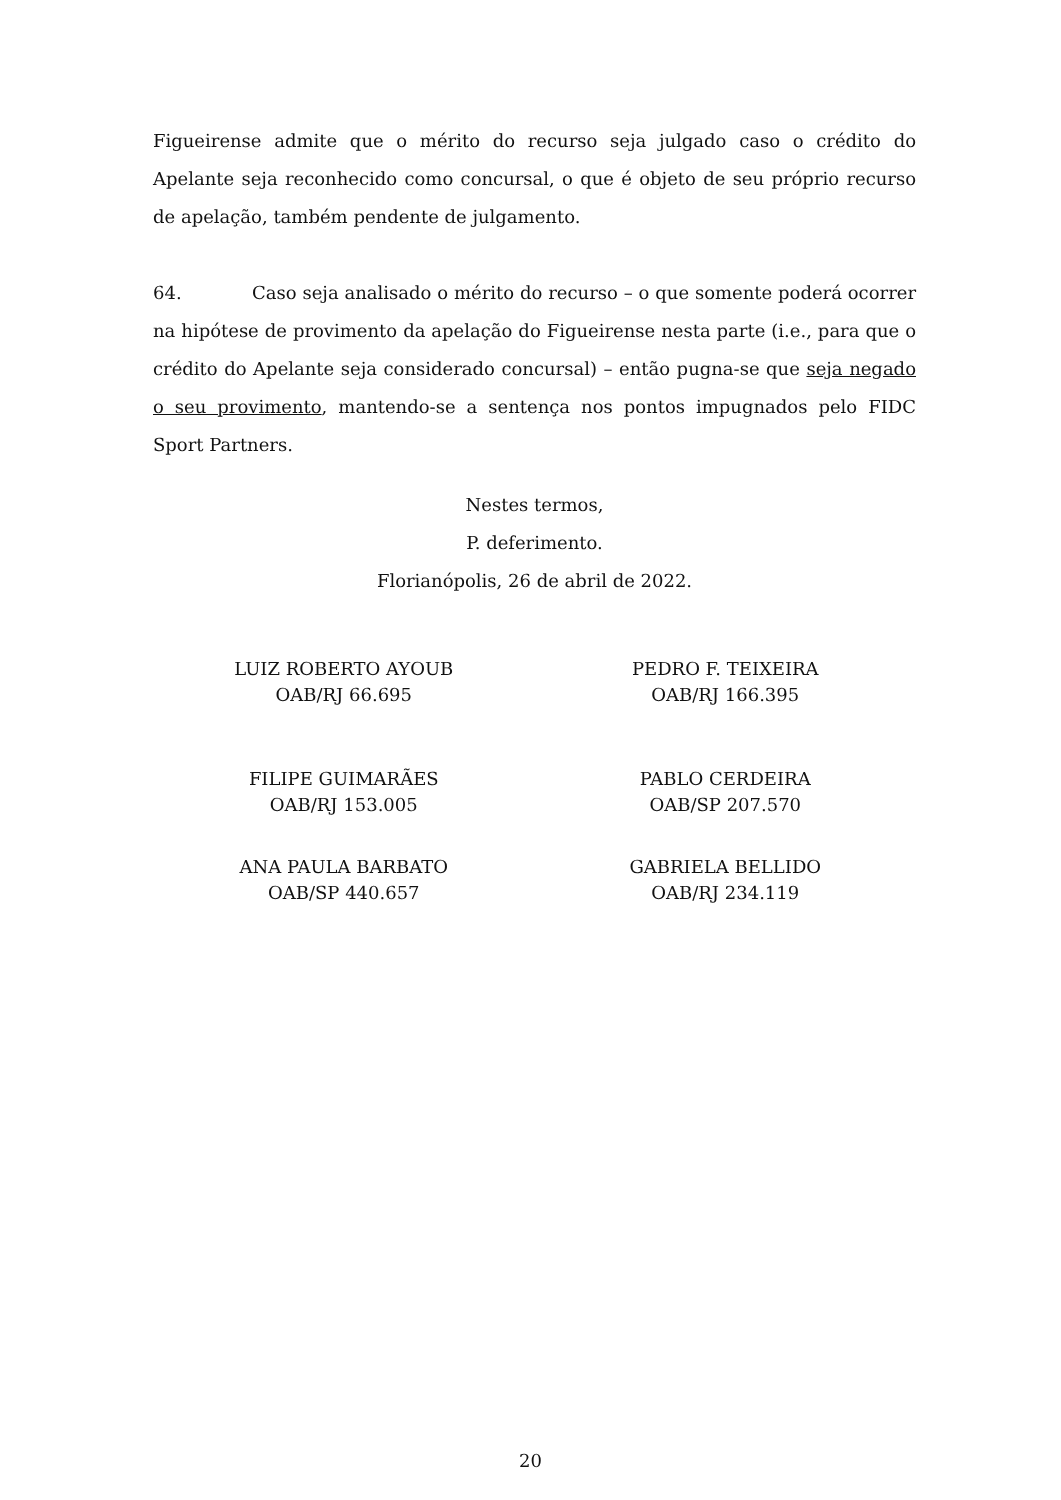Figueirense admite que o mérito do recurso seja julgado caso o crédito do Apelante seja reconhecido como concursal, o que é objeto de seu próprio recurso de apelação, também pendente de julgamento.
64. Caso seja analisado o mérito do recurso – o que somente poderá ocorrer na hipótese de provimento da apelação do Figueirense nesta parte (i.e., para que o crédito do Apelante seja considerado concursal) – então pugna-se que seja negado o seu provimento, mantendo-se a sentença nos pontos impugnados pelo FIDC Sport Partners.
Nestes termos,
P. deferimento.
Florianópolis, 26 de abril de 2022.
LUIZ ROBERTO AYOUB
OAB/RJ 66.695
PEDRO F. TEIXEIRA
OAB/RJ 166.395
FILIPE GUIMARÃES
OAB/RJ 153.005
PABLO CERDEIRA
OAB/SP 207.570
ANA PAULA BARBATO
OAB/SP 440.657
GABRIELA BELLIDO
OAB/RJ 234.119
20